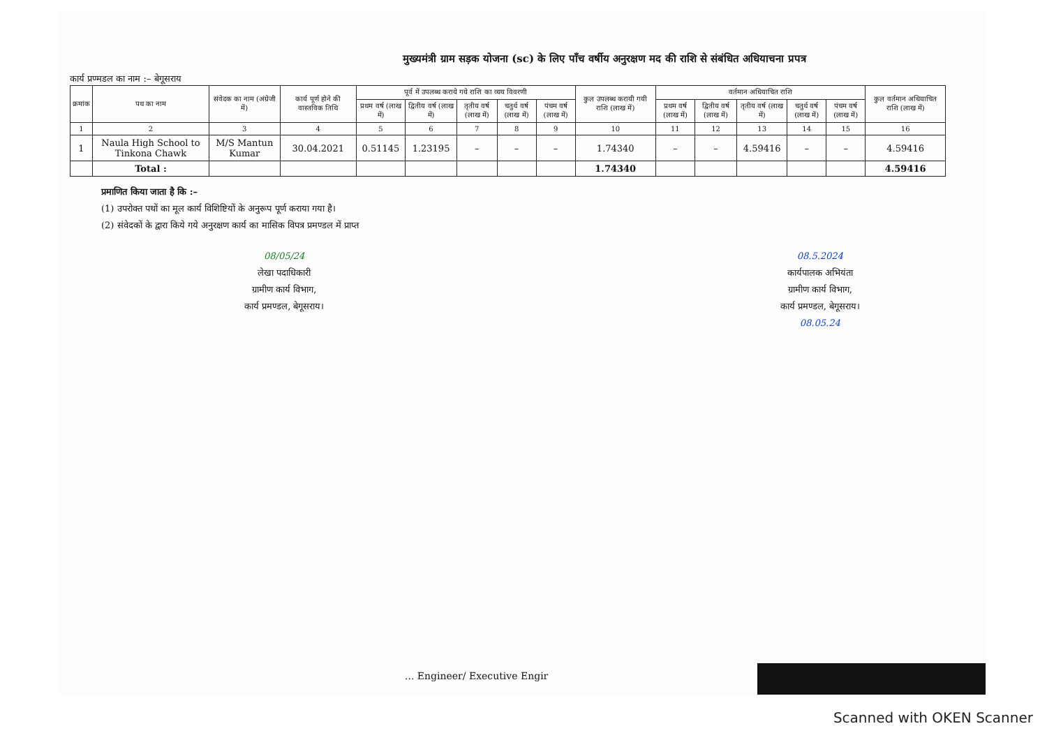मुख्यमंत्री ग्राम सड़क योजना (sc) के लिए पाँच वर्षीय अनुरक्षण मद की राशि से संबंधित अधियाचना प्रपत्र
कार्य प्रण्मडल का नाम :– बेगूसराय
| क्रमांक | पथ का नाम | संवेदक का नाम (अंग्रेजी में) | कार्य पूर्ण होने की वास्तविक तिथि | पूर्व में उपलब्ध कराये गये राशि का व्यय विवरणी | | | | | कुल उपलब्ध करायी गयी राशि (लाख में) | वर्तमान अधियाचित राशि | | | | | कुल वर्तमान अधियाचित राशि (लाख में) |
| --- | --- | --- | --- | --- | --- | --- | --- | --- | --- | --- | --- | --- | --- | --- | --- |
| | | | | प्रथम वर्ष (लाख में) | द्वितीय वर्ष (लाख में) | तृतीय वर्ष (लाख में) | चतुर्थ वर्ष (लाख में) | पंचम वर्ष (लाख में) | | प्रथम वर्ष (लाख में) | द्वितीय वर्ष (लाख में) | तृतीय वर्ष (लाख में) | चतुर्थ वर्ष (लाख में) | पंचम वर्ष (लाख में) | |
| 1 | 2 | 3 | 4 | 5 | 6 | 7 | 8 | 9 | 10 | 11 | 12 | 13 | 14 | 15 | 16 |
| 1 | Naula High School to Tinkona Chawk | M/S Mantun Kumar | 30.04.2021 | 0.51145 | 1.23195 | – | – | – | 1.74340 | – | – | 4.59416 | – | – | 4.59416 |
| | Total : | | | | | | | | 1.74340 | | | | | | 4.59416 |
प्रमाणित किया जाता है कि :–
(1) उपरोक्त पथों का मूल कार्य विशिष्टियों के अनुरूप पूर्ण कराया गया है।
(2) संवेदकों के द्वारा किये गये अनुरक्षण कार्य का मासिक विपत्र प्रमण्डल में प्राप्त
08/05/24
लेखा पदाधिकारी
ग्रामीण कार्य विभाग,
कार्य प्रमण्डल, बेगूसराय।
08.5.2024
कार्यपालक अभियंता
ग्रामीण कार्य विभाग,
कार्य प्रमण्डल, बेगूसराय।
08.05.24
... Engineer/ Executive Engir
Scanned with OKEN Scanner